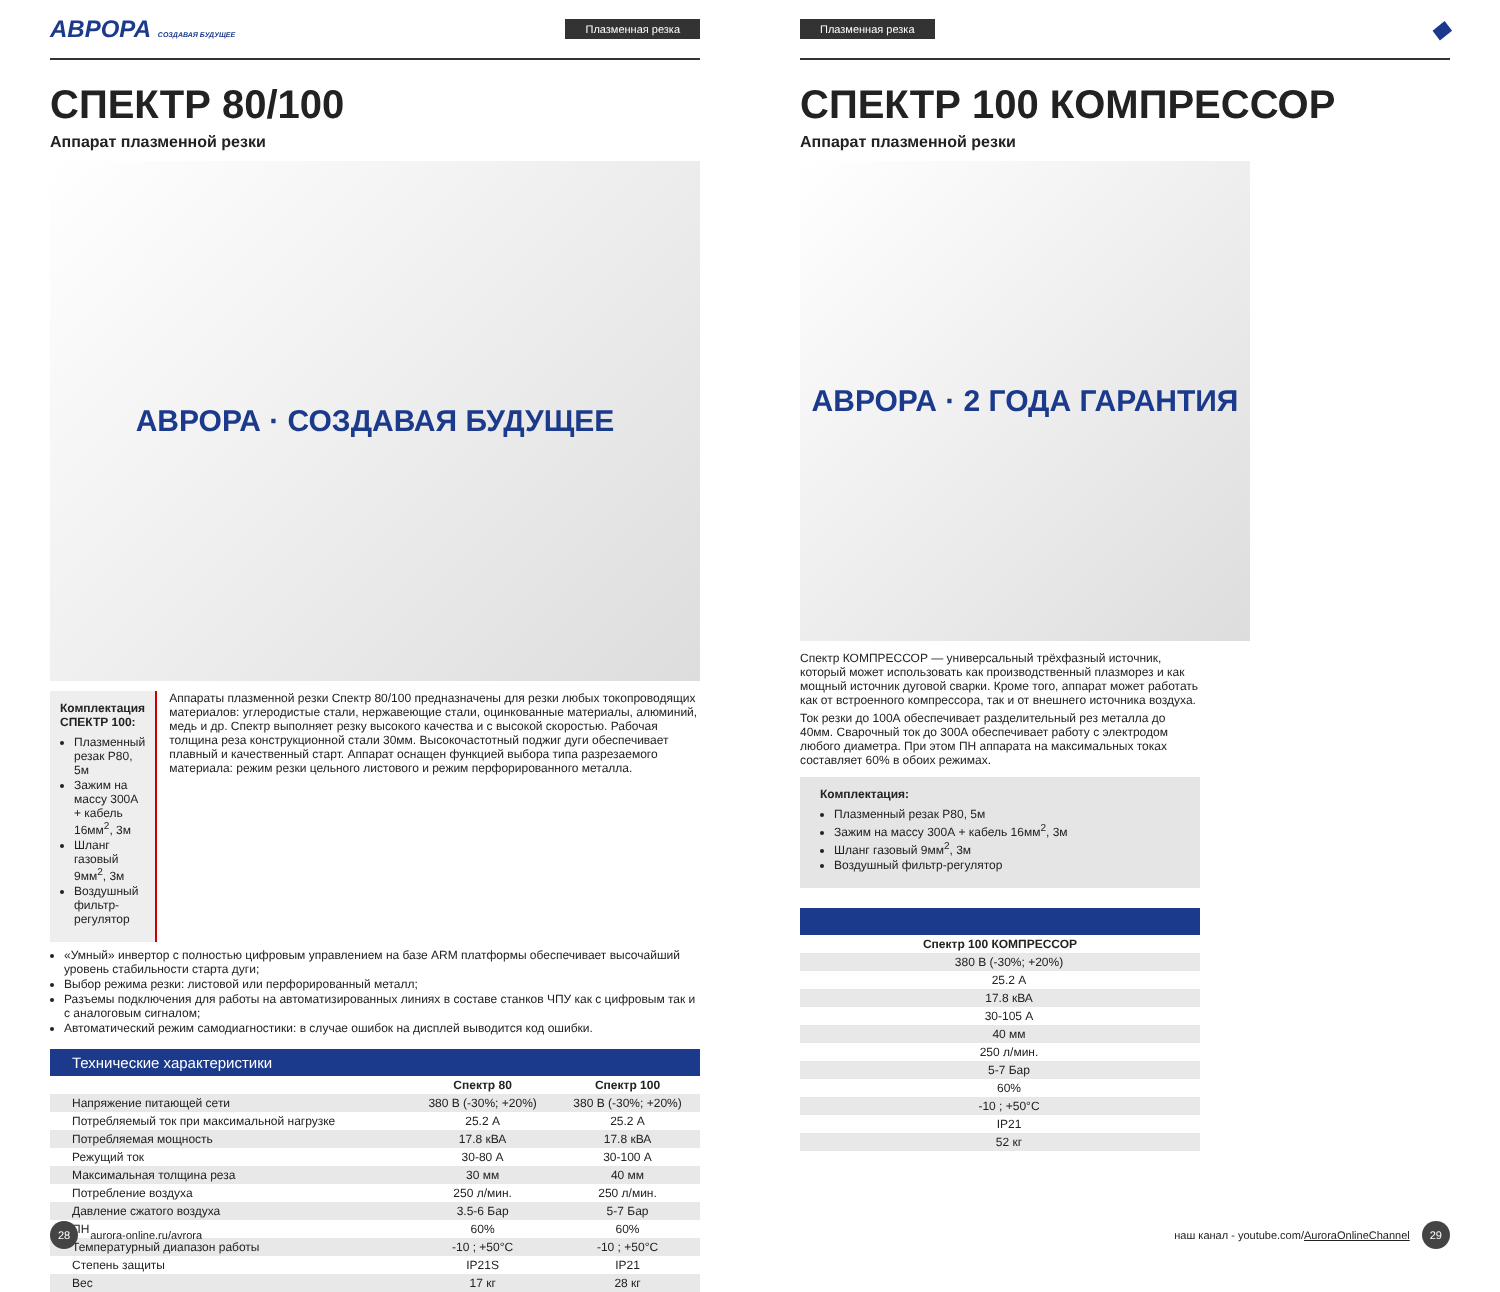АВРОРА СОЗДАВАЯ БУДУЩЕЕ Плазменная резка
СПЕКТР 80/100
Аппарат плазменной резки
АВРОРА · СОЗДАВАЯ БУДУЩЕЕ
Комплектация СПЕКТР 100:
Плазменный резак Р80, 5м
Зажим на массу 300А + кабель 16мм<sup>2</sup>, 3м
Шланг газовый 9мм<sup>2</sup>, 3м
Воздушный фильтр-регулятор
Аппараты плазменной резки Спектр 80/100 предназначены для резки любых токопроводящих материалов: углеродистые стали, нержавеющие стали, оцинкованные материалы, алюминий, медь и др. Спектр выполняет резку высокого качества и с высокой скоростью. Рабочая толщина реза конструкционной стали 30мм. Высокочастотный поджиг дуги обеспечивает плавный и качественный старт. Аппарат оснащен функцией выбора типа разрезаемого материала: режим резки цельного листового и режим перфорированного металла.
«Умный» инвертор с полностью цифровым управлением на базе ARM платформы обеспечивает высочайший уровень стабильности старта дуги;
Выбор режима резки: листовой или перфорированный металл;
Разъемы подключения для работы на автоматизированных линиях в составе станков ЧПУ как с цифровым так и с аналоговым сигналом;
Автоматический режим самодиагностики: в случае ошибок на дисплей выводится код ошибки.
Технические характеристики
| | Спектр 80 | Спектр 100 |
| --- | --- | --- |
| Напряжение питающей сети | 380 В (-30%; +20%) | 380 В (-30%; +20%) |
| Потребляемый ток при максимальной нагрузке | 25.2 А | 25.2 А |
| Потребляемая мощность | 17.8 кВА | 17.8 кВА |
| Режущий ток | 30-80 А | 30-100 А |
| Максимальная толщина реза | 30 мм | 40 мм |
| Потребление воздуха | 250 л/мин. | 250 л/мин. |
| Давление сжатого воздуха | 3.5-6 Бар | 5-7 Бар |
| ПН | 60% | 60% |
| Температурный диапазон работы | -10 ; +50°С | -10 ; +50°С |
| Степень защиты | IP21S | IP21 |
| Вес | 17 кг | 28 кг |
28 aurora-online.ru/avrora
Плазменная резка ◆
СПЕКТР 100 КОМПРЕССОР
Аппарат плазменной резки
АВРОРА · 2 ГОДА ГАРАНТИЯ
Спектр КОМПРЕССОР — универсальный трёхфазный источник, который может использовать как производственный плазморез и как мощный источник дуговой сварки. Кроме того, аппарат может работать как от встроенного компрессора, так и от внешнего источника воздуха.
Ток резки до 100А обеспечивает разделительный рез металла до 40мм. Сварочный ток до 300А обеспечивает работу с электродом любого диаметра. При этом ПН аппарата на максимальных токах составляет 60% в обоих режимах.
Комплектация:
Плазменный резак Р80, 5м
Зажим на массу 300А + кабель 16мм<sup>2</sup>, 3м
Шланг газовый 9мм<sup>2</sup>, 3м
Воздушный фильтр-регулятор
| Спектр 100 КОМПРЕССОР |
| --- |
| 380 В (-30%; +20%) |
| 25.2 А |
| 17.8 кВА |
| 30-105 А |
| 40 мм |
| 250 л/мин. |
| 5-7 Бар |
| 60% |
| -10 ; +50°С |
| IP21 |
| 52 кг |
наш канал - youtube.com/AuroraOnlineChannel 29